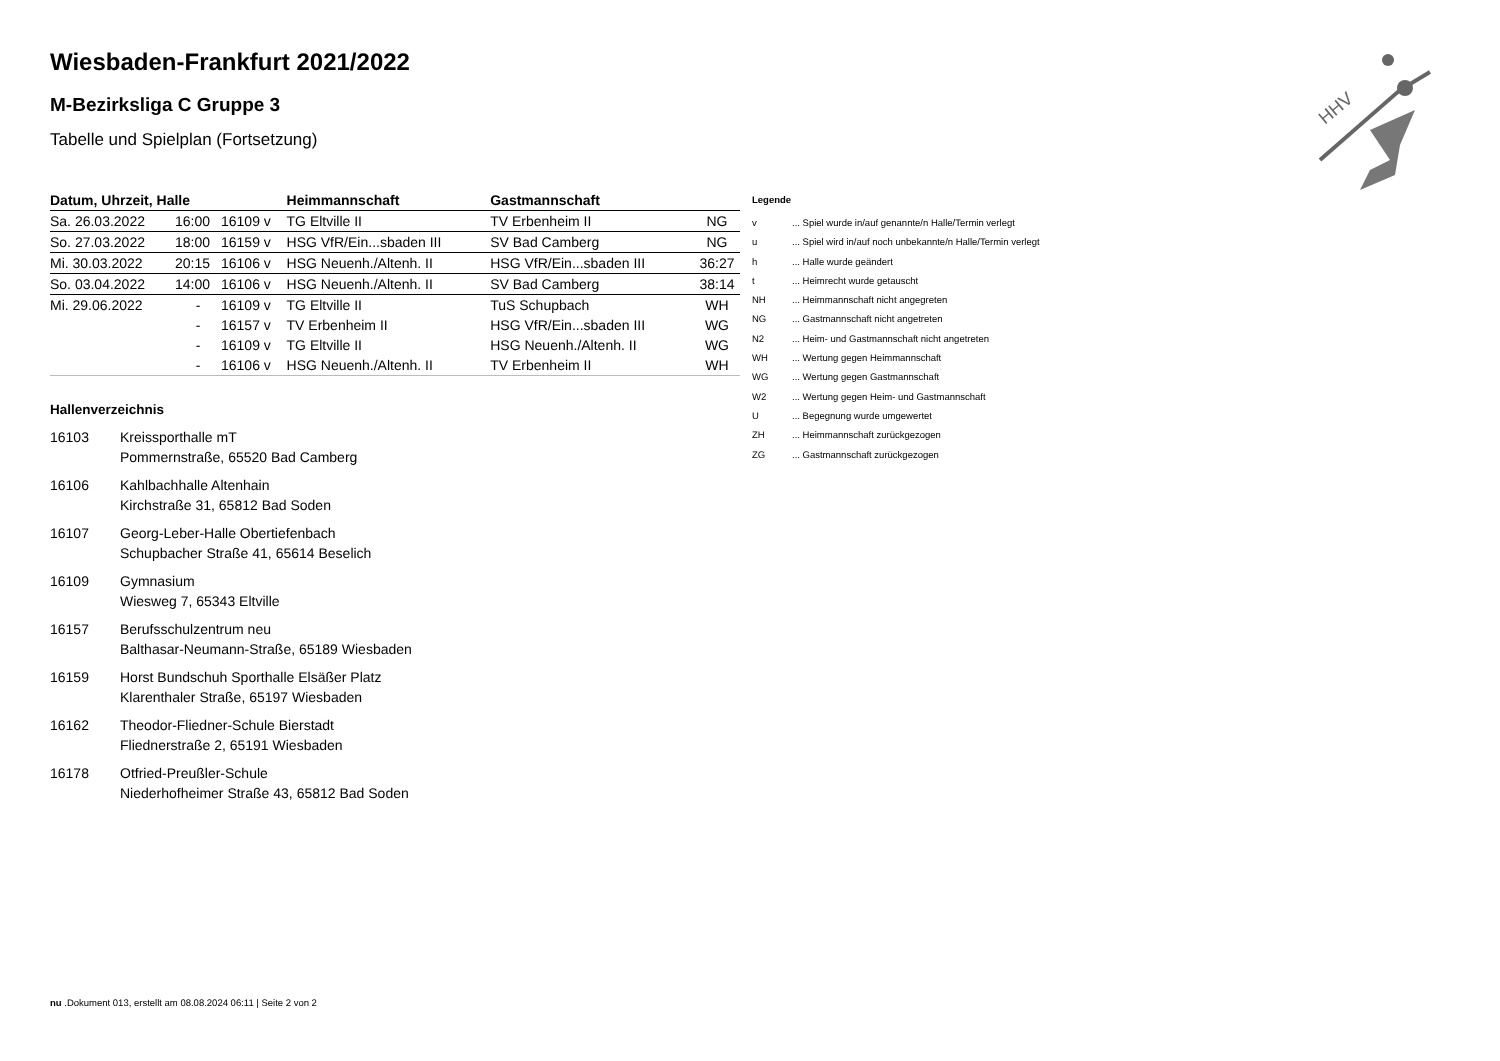HHV
Wiesbaden-Frankfurt 2021/2022
M-Bezirksliga C Gruppe 3
Tabelle und Spielplan (Fortsetzung)
| Datum, Uhrzeit, Halle | | | Heimmannschaft | Gastmannschaft | |
| --- | --- | --- | --- | --- | --- |
| Sa. 26.03.2022 | 16:00 | 16109 v | TG Eltville II | TV Erbenheim II | NG |
| So. 27.03.2022 | 18:00 | 16159 v | HSG VfR/Ein...sbaden III | SV Bad Camberg | NG |
| Mi. 30.03.2022 | 20:15 | 16106 v | HSG Neuenh./Altenh. II | HSG VfR/Ein...sbaden III | 36:27 |
| So. 03.04.2022 | 14:00 | 16106 v | HSG Neuenh./Altenh. II | SV Bad Camberg | 38:14 |
| Mi. 29.06.2022 | - | 16109 v | TG Eltville II | TuS Schupbach | WH |
| | - | 16157 v | TV Erbenheim II | HSG VfR/Ein...sbaden III | WG |
| | - | 16109 v | TG Eltville II | HSG Neuenh./Altenh. II | WG |
| | - | 16106 v | HSG Neuenh./Altenh. II | TV Erbenheim II | WH |
Hallenverzeichnis
16103 Kreissporthalle mT
Pommernstraße, 65520 Bad Camberg
16106 Kahlbachhalle Altenhain
Kirchstraße 31, 65812 Bad Soden
16107 Georg-Leber-Halle Obertiefenbach
Schupbacher Straße 41, 65614 Beselich
16109 Gymnasium
Wiesweg 7, 65343 Eltville
16157 Berufsschulzentrum neu
Balthasar-Neumann-Straße, 65189 Wiesbaden
16159 Horst Bundschuh Sporthalle Elsäßer Platz
Klarenthaler Straße, 65197 Wiesbaden
16162 Theodor-Fliedner-Schule Bierstadt
Fliednerstraße 2, 65191 Wiesbaden
16178 Otfried-Preußler-Schule
Niederhofheimer Straße 43, 65812 Bad Soden
Legende
| v | ... Spiel wurde in/auf genannte/n Halle/Termin verlegt |
| u | ... Spiel wird in/auf noch unbekannte/n Halle/Termin verlegt |
| h | ... Halle wurde geändert |
| t | ... Heimrecht wurde getauscht |
| NH | ... Heimmannschaft nicht angegreten |
| NG | ... Gastmannschaft nicht angetreten |
| N2 | ... Heim- und Gastmannschaft nicht angetreten |
| WH | ... Wertung gegen Heimmannschaft |
| WG | ... Wertung gegen Gastmannschaft |
| W2 | ... Wertung gegen Heim- und Gastmannschaft |
| U | ... Begegnung wurde umgewertet |
| ZH | ... Heimmannschaft zurückgezogen |
| ZG | ... Gastmannschaft zurückgezogen |
nu .Dokument 013, erstellt am 08.08.2024 06:11 | Seite 2 von 2